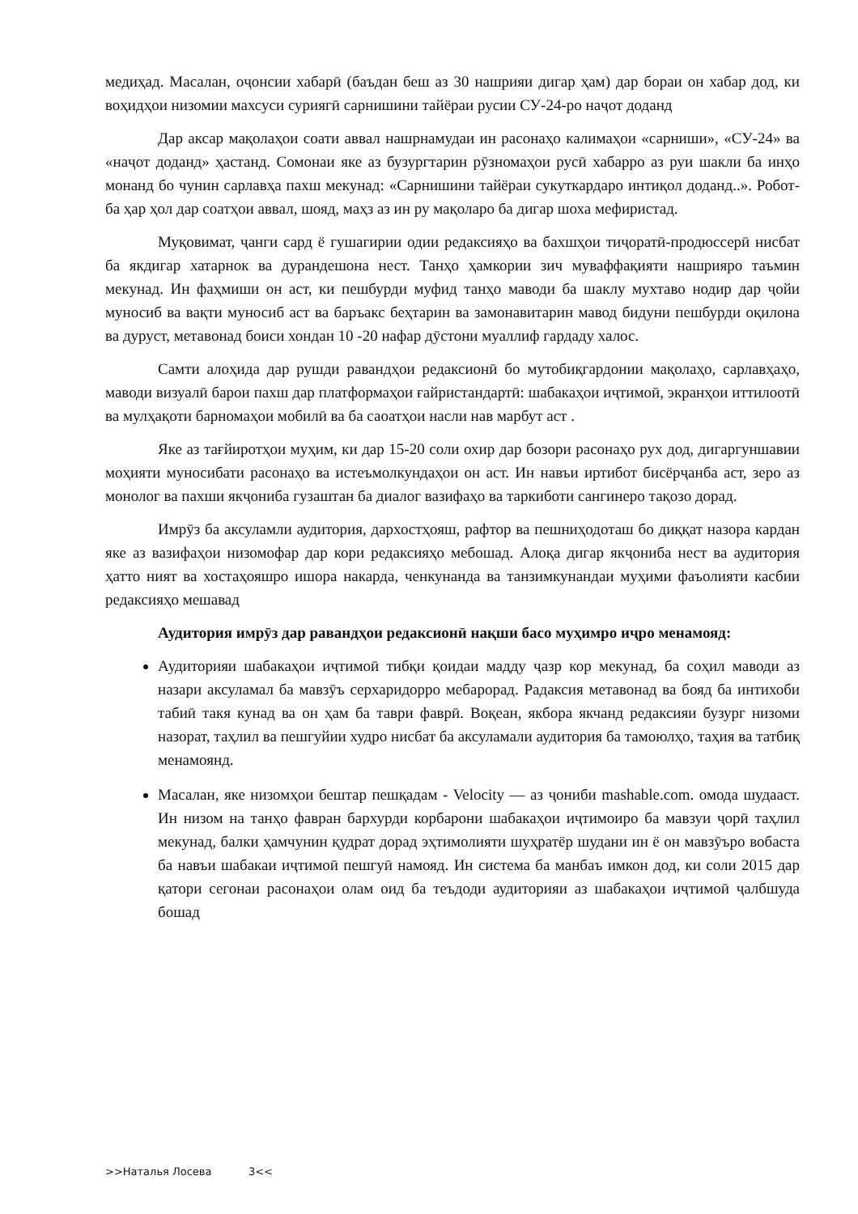медиҳад. Масалан, оҷонсии хабарӣ (баъдан беш аз 30 нашрияи дигар ҳам) дар бораи он хабар дод, ки воҳидҳои низомии махсуси суриягӣ сарнишини тайёраи русии СУ-24-ро наҷот доданд
Дар аксар мақолаҳои соати аввал нашрнамудаи ин расонаҳо калимаҳои «сарниши», «СУ-24» ва «наҷот доданд» ҳастанд. Сомонаи яке аз бузургтарин рӯзномаҳои русӣ хабарро аз руи шакли ба инҳо монанд бо чунин сарлавҳа пахш мекунад: «Сарнишини тайёраи сукуткардаро интиқол доданд..». Робот- ба ҳар ҳол дар соатҳои аввал, шояд, маҳз аз ин ру мақоларо ба дигар шоха мефиристад.
Муқовимат, ҷанги сард ё гушагирии одии редаксияҳо ва бахшҳои тиҷоратӣ-продюссерӣ нисбат ба якдигар хатарнок ва дурандешона нест. Танҳо ҳамкории зич муваффақияти нашрияро таъмин мекунад. Ин фаҳмиши он аст, ки пешбурди муфид танҳо маводи ба шаклу мухтаво нодир дар ҷойи муносиб ва вақти муносиб аст ва баръакс беҳтарин ва замонавитарин мавод бидуни пешбурди оқилона ва дуруст, метавонад боиси хондан 10 -20 нафар дӯстони муаллиф гардаду халос.
Самти алоҳида дар рушди равандҳои редаксионӣ бо мутобиқгардонии мақолаҳо, сарлавҳаҳо, маводи визуалӣ барои пахш дар платформаҳои ғайристандартӣ: шабакаҳои иҷтимоӣ, экранҳои иттилоотӣ ва мулҳақоти барномаҳои мобилӣ ва ба саоатҳои насли нав марбут аст .
Яке аз тағйиротҳои муҳим, ки дар 15-20 соли охир дар бозори расонаҳо рух дод, дигаргуншавии моҳияти муносибати расонаҳо ва истеъмолкундаҳои он аст. Ин навъи иртибот бисёрҷанба аст, зеро аз монолог ва пахши якҷониба гузаштан ба диалог вазифаҳо ва таркиботи сангинеро тақозо дорад.
Имрӯз ба аксуламли аудитория, дархостҳояш, рафтор ва пешниҳодоташ бо диққат назора кардан яке аз вазифаҳои низомофар дар кори редаксияҳо мебошад. Алоқа дигар якҷониба нест ва аудитория ҳатто ният ва хостаҳояшро ишора накарда, ченкунанда ва танзимкунандаи муҳими фаъолияти касбии редаксияҳо мешавад
Аудитория имрӯз дар равандҳои редаксионӣ нақши басо муҳимро иҷро менамояд:
Аудиторияи шабакаҳои иҷтимоӣ тибқи қоидаи мадду ҷазр кор мекунад, ба соҳил маводи аз назари аксуламал ба мавзӯъ серхаридорро мебарорад. Радаксия метавонад ва бояд ба интихоби табиӣ такя кунад ва он ҳам ба таври фаврӣ. Воқеан, якбора якчанд редаксияи бузург низоми назорат, таҳлил ва пешгуйии худро нисбат ба аксуламали аудитория ба тамоюлҳо, таҳия ва татбиқ менамоянд.
Масалан, яке низомҳои бештар пешқадам - Velocity — аз ҷониби mashable.com. омода шудааст. Ин низом на танҳо фавран бархурди корбарони шабакаҳои иҷтимоиро ба мавзуи ҷорӣ таҳлил мекунад, балки ҳамчунин қудрат дорад эҳтимолияти шуҳратёр шудани ин ё он мавзӯъро вобаста ба навъи шабакаи иҷтимоӣ пешгуӣ намояд. Ин система ба манбаъ имкон дод, ки соли 2015 дар қатори сегонаи расонаҳои олам оид ба теъдоди аудиторияи аз шабакаҳои иҷтимоӣ ҷалбшуда бошад
>>Наталья Лосева 3<<